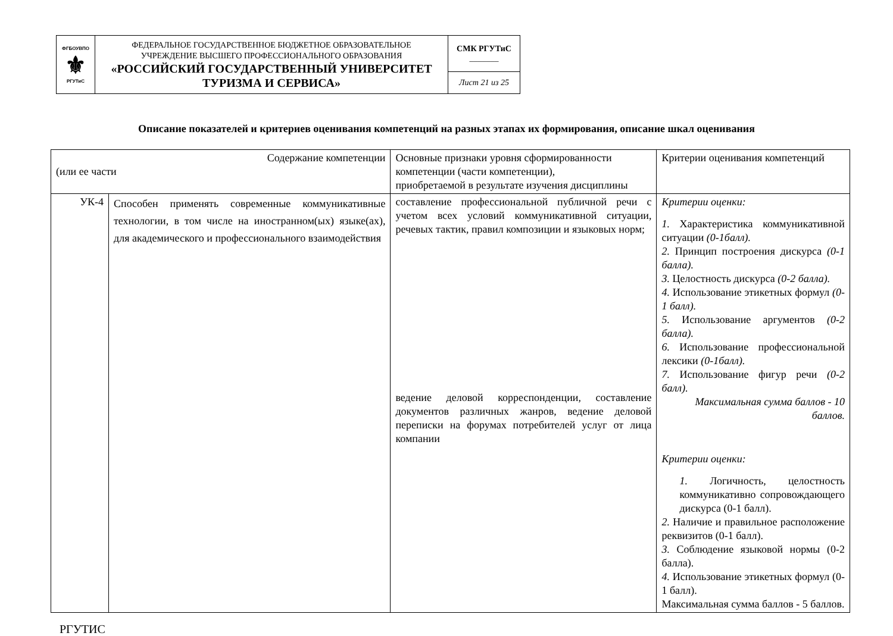| ФГБОУВПО ⚜ РГУТиС | ФЕДЕРАЛЬНОЕ ГОСУДАРСТВЕННОЕ БЮДЖЕТНОЕ ОБРАЗОВАТЕЛЬНОЕ УЧРЕЖДЕНИЕ ВЫСШЕГО ПРОФЕССИОНАЛЬНОГО ОБРАЗОВАНИЯ «РОССИЙСКИЙ ГОСУДАРСТВЕННЫЙ УНИВЕРСИТЕТ ТУРИЗМА И СЕРВИСА» | СМК РГУТиС _______ |
| | | Лист 21 из 25 |
Описание показателей и критериев оценивания компетенций на разных этапах их формирования, описание шкал оценивания
| Содержание компетенции (или ее части | | Основные признаки уровня сформированности компетенции (части компетенции), приобретаемой в результате изучения дисциплины | Критерии оценивания компетенций |
| УК-4 | Способен применять современные коммуникативные технологии, в том числе на иностранном(ых) языке(ах), для академического и профессионального взаимодействия | составление профессиональной публичной речи с учетом всех условий коммуникативной ситуации, речевых тактик, правил композиции и языковых норм; ведение деловой корреспонденции, составление документов различных жанров, ведение деловой переписки на форумах потребителей услуг от лица компании | Критерии оценки: 1. Характеристика коммуникативной ситуации (0-1балл). 2. Принцип построения дискурса (0-1 балла). 3. Целостность дискурса (0-2 балла). 4. Использование этикетных формул (0-1 балл). 5. Использование аргументов (0-2 балла). 6. Использование профессиональной лексики (0-1балл). 7. Использование фигур речи (0-2 балл). Максимальная сумма баллов - 10 баллов. Критерии оценки: 1. Логичность, целостность коммуникативно сопровождающего дискурса (0-1 балл). 2. Наличие и правильное расположение реквизитов (0-1 балл). 3. Соблюдение языковой нормы (0-2 балла). 4. Использование этикетных формул (0-1 балл). Максимальная сумма баллов - 5 баллов. |
РГУТИС